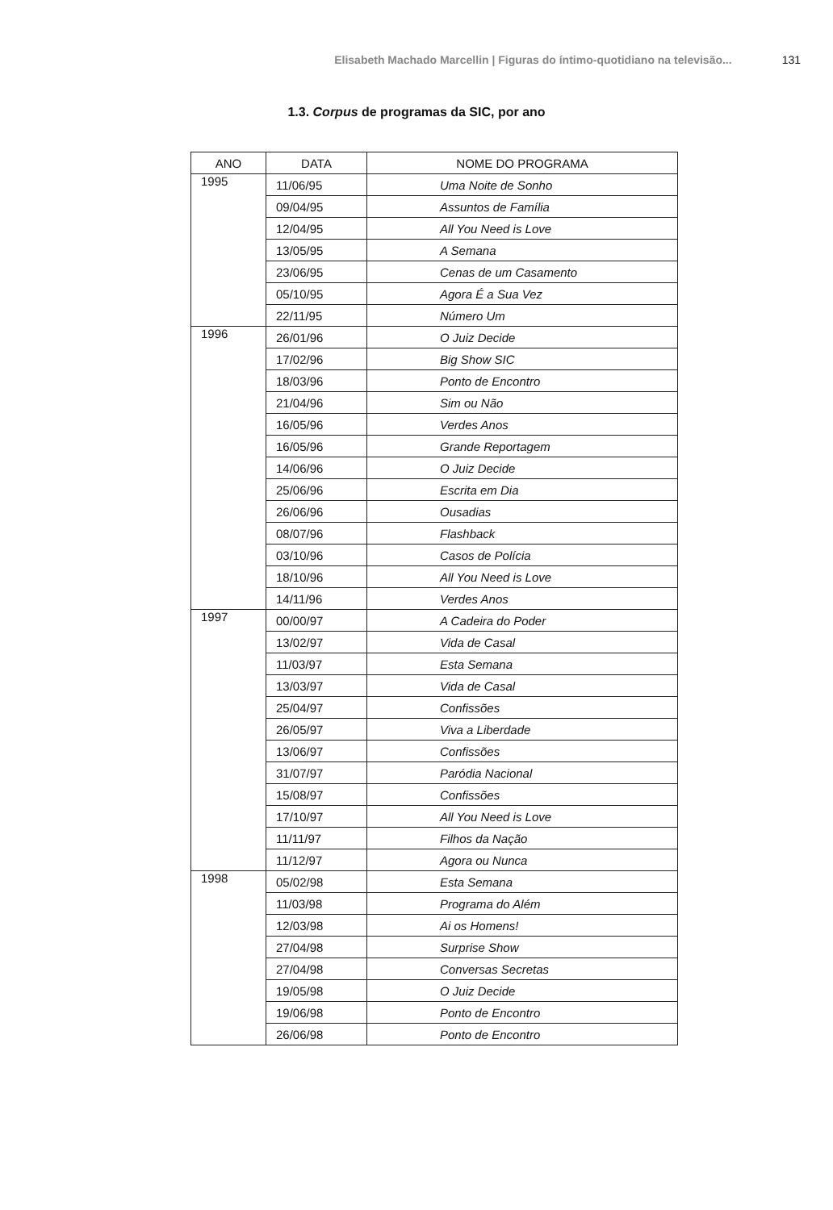Elisabeth Machado Marcellin | Figuras do íntimo-quotidiano na televisão... 131
1.3. Corpus de programas da SIC, por ano
| ANO | DATA | NOME DO PROGRAMA |
| --- | --- | --- |
| 1995 | 11/06/95 | Uma Noite de Sonho |
| | 09/04/95 | Assuntos de Família |
| | 12/04/95 | All You Need is Love |
| | 13/05/95 | A Semana |
| | 23/06/95 | Cenas de um Casamento |
| | 05/10/95 | Agora É a Sua Vez |
| | 22/11/95 | Número Um |
| 1996 | 26/01/96 | O Juiz Decide |
| | 17/02/96 | Big Show SIC |
| | 18/03/96 | Ponto de Encontro |
| | 21/04/96 | Sim ou Não |
| | 16/05/96 | Verdes Anos |
| | 16/05/96 | Grande Reportagem |
| | 14/06/96 | O Juiz Decide |
| | 25/06/96 | Escrita em Dia |
| | 26/06/96 | Ousadias |
| | 08/07/96 | Flashback |
| | 03/10/96 | Casos de Polícia |
| | 18/10/96 | All You Need is Love |
| | 14/11/96 | Verdes Anos |
| 1997 | 00/00/97 | A Cadeira do Poder |
| | 13/02/97 | Vida de Casal |
| | 11/03/97 | Esta Semana |
| | 13/03/97 | Vida de Casal |
| | 25/04/97 | Confissões |
| | 26/05/97 | Viva a Liberdade |
| | 13/06/97 | Confissões |
| | 31/07/97 | Paródia Nacional |
| | 15/08/97 | Confissões |
| | 17/10/97 | All You Need is Love |
| | 11/11/97 | Filhos da Nação |
| | 11/12/97 | Agora ou Nunca |
| 1998 | 05/02/98 | Esta Semana |
| | 11/03/98 | Programa do Além |
| | 12/03/98 | Ai os Homens! |
| | 27/04/98 | Surprise Show |
| | 27/04/98 | Conversas Secretas |
| | 19/05/98 | O Juiz Decide |
| | 19/06/98 | Ponto de Encontro |
| | 26/06/98 | Ponto de Encontro |